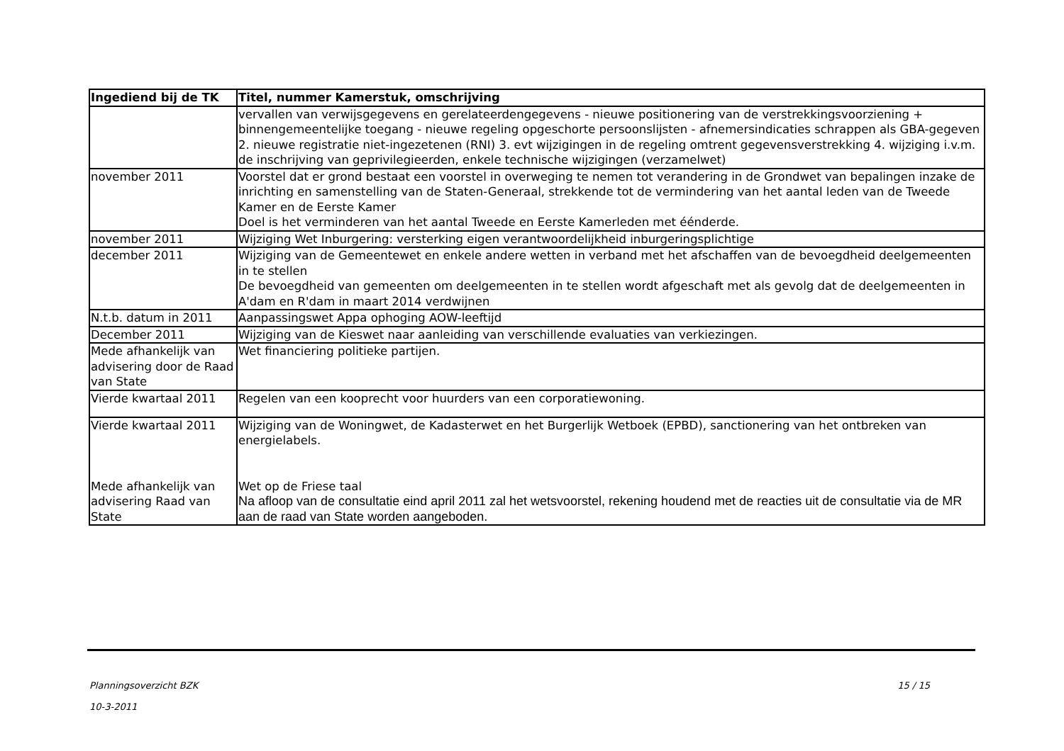| Ingediend bij de TK | Titel, nummer Kamerstuk, omschrijving |
| --- | --- |
| | vervallen van verwijsgegevens en gerelateerdengegevens - nieuwe positionering van de verstrekkingsvoorziening + binnengemeentelijke toegang - nieuwe regeling opgeschorte persoonslijsten - afnemersindicaties schrappen als GBA-gegeven 2. nieuwe registratie niet-ingezetenen (RNI) 3. evt wijzigingen in de regeling omtrent gegevensverstrekking 4. wijziging i.v.m. de inschrijving van geprivilegieerden, enkele technische wijzigingen (verzamelwet) |
| november 2011 | Voorstel dat er grond bestaat een voorstel in overweging te nemen tot verandering in de Grondwet van bepalingen inzake de inrichting en samenstelling van de Staten-Generaal, strekkende tot de vermindering van het aantal leden van de Tweede Kamer en de Eerste Kamer Doel is het verminderen van het aantal Tweede en Eerste Kamerleden met éénderde. |
| november 2011 | Wijziging Wet Inburgering: versterking eigen verantwoordelijkheid inburgeringsplichtige |
| december 2011 | Wijziging van de Gemeentewet en enkele andere wetten in verband met het afschaffen van de bevoegdheid deelgemeenten in te stellen De bevoegdheid van gemeenten om deelgemeenten in te stellen wordt afgeschaft met als gevolg dat de deelgemeenten in A'dam en R'dam in maart 2014 verdwijnen |
| N.t.b. datum in 2011 | Aanpassingswet Appa ophoging AOW-leeftijd |
| December 2011 | Wijziging van de Kieswet naar aanleiding van verschillende evaluaties van verkiezingen. |
| Mede afhankelijk van advisering door de Raad van State | Wet financiering politieke partijen. |
| Vierde kwartaal 2011 | Regelen van een kooprecht voor huurders van een corporatiewoning. |
| Vierde kwartaal 2011 Mede afhankelijk van advisering Raad van State | Wijziging van de Woningwet, de Kadasterwet en het Burgerlijk Wetboek (EPBD), sanctionering van het ontbreken van energielabels. Wet op de Friese taal Na afloop van de consultatie eind april 2011 zal het wetsvoorstel, rekening houdend met de reacties uit de consultatie via de MR aan de raad van State worden aangeboden. |
Planningsoverzicht BZK
10-3-2011
15 / 15